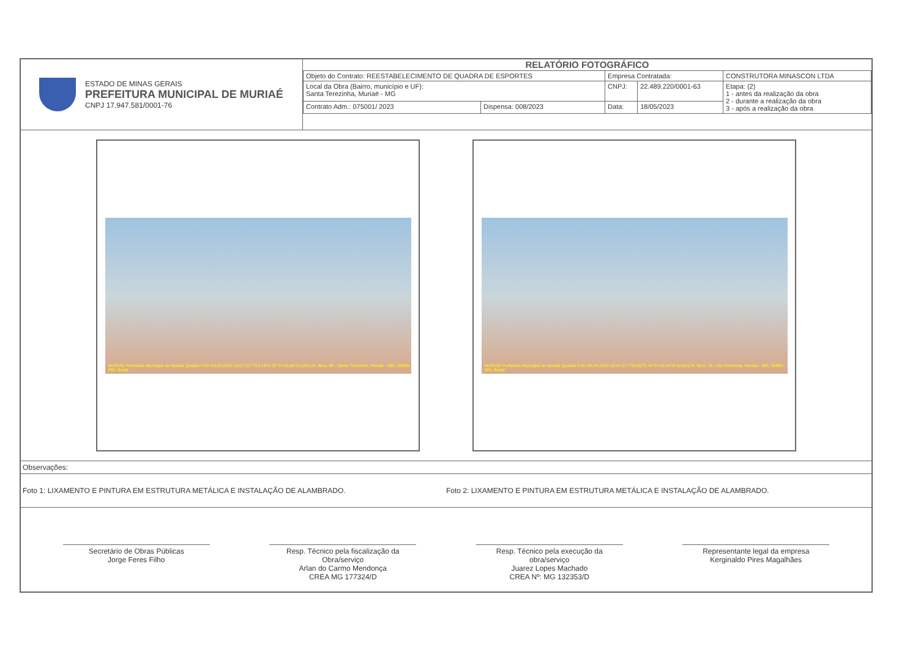ESTADO DE MINAS GERAIS
PREFEITURA MUNICIPAL DE MURIAÉ
CNPJ 17.947.581/0001-76
RELATÓRIO FOTOGRÁFICO
| Objeto do Contrato: REESTABELECIMENTO DE QUADRA DE ESPORTES | | Empresa Contratada: | | CONSTRUTORA MINASCON LTDA |
| Local da Obra (Bairro, município e UF): Santa Terezinha, Muriaé - MG | | CNPJ: | 22.489.220/0001-63 | Etapa: (2) 1 - antes da realização da obra 2 - durante a realização da obra 3 - após a realização da obra |
| Contrato Adm.: 075001/ 2023 | Dispensa: 008/2023 | Data: | 18/05/2023 | |
MURIAÉ Prefeitura Municipal de Muriaé Quadra CSU 03.05.2023 10:07 21°7'54,19"S 42°21'15,08"O (±5m) R. Bica, 88 - Santa Terezinha, Muriaé - MG, 36889-250, Brasil
MURIAÉ Prefeitura Municipal de Muriaé Quadra CSU 26.04.2023 10:47 21°7'53,92"S 42°21'15,44"O (±16m) R. Bica, 78 - Sta Terezinha, Muriaé - MG, 36880-000, Brasil
Observações:
Foto 1: LIXAMENTO E PINTURA EM ESTRUTURA METÁLICA E INSTALAÇÃO DE ALAMBRADO.
Foto 2: LIXAMENTO E PINTURA EM ESTRUTURA METÁLICA E INSTALAÇÃO DE ALAMBRADO.
Secretário de Obras Públicas
Jorge Feres Filho
Resp. Técnico pela fiscalização da Obra/serviço
Arlan do Carmo Mendonça
CREA MG 177324/D
Resp. Técnico pela execução da obra/serviço
Juarez Lopes Machado
CREA Nº: MG 132353/D
Representante legal da empresa
Kerginaldo Pires Magalhães